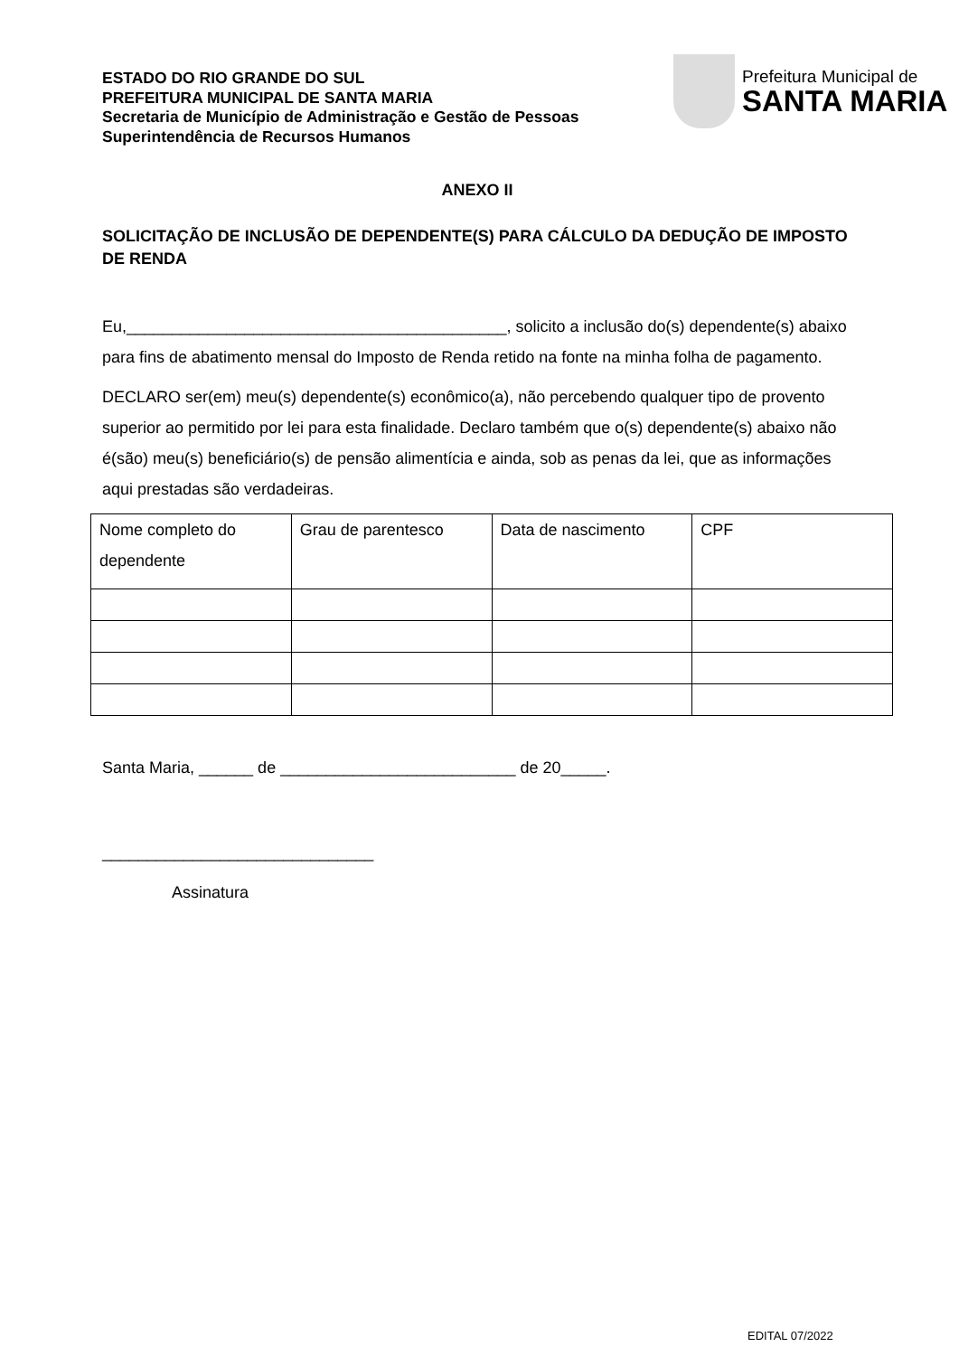ESTADO DO RIO GRANDE DO SUL
PREFEITURA MUNICIPAL DE SANTA MARIA
Secretaria de Município de Administração e Gestão de Pessoas
Superintendência de Recursos Humanos
Prefeitura Municipal de
SANTA MARIA
ANEXO II
SOLICITAÇÃO DE INCLUSÃO DE DEPENDENTE(S) PARA CÁLCULO DA DEDUÇÃO DE IMPOSTO DE RENDA
Eu,__________________________________________, solicito a inclusão do(s) dependente(s) abaixo para fins de abatimento mensal do Imposto de Renda retido na fonte na minha folha de pagamento.
DECLARO ser(em) meu(s) dependente(s) econômico(a), não percebendo qualquer tipo de provento superior ao permitido por lei para esta finalidade. Declaro também que o(s) dependente(s) abaixo não é(são) meu(s) beneficiário(s) de pensão alimentícia e ainda, sob as penas da lei, que as informações aqui prestadas são verdadeiras.
| Nome completo do dependente | Grau de parentesco | Data de nascimento | CPF |
Santa Maria, ______ de __________________________ de 20_____.
______________________________
Assinatura
EDITAL 07/2022